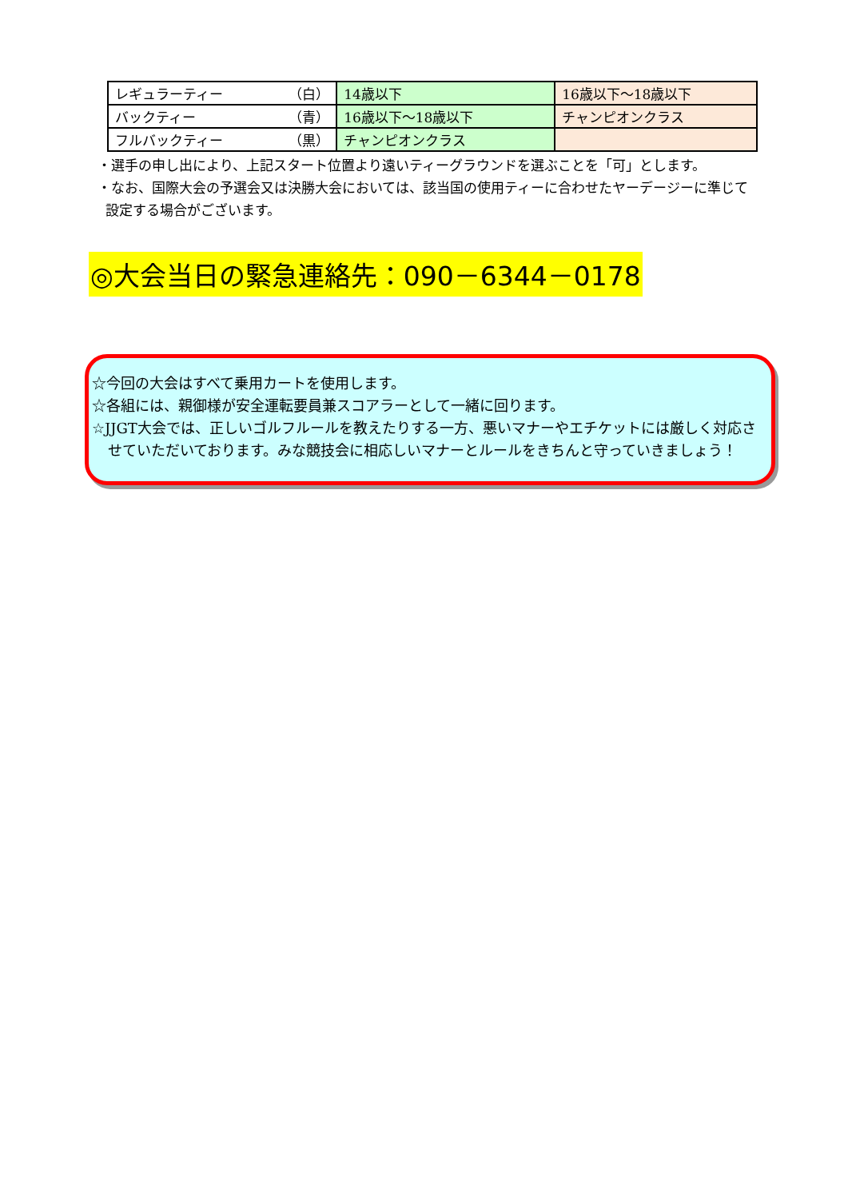| レギュラーティー （白） | 14歳以下 | 16歳以下～18歳以下 |
| バックティー （青） | 16歳以下～18歳以下 | チャンピオンクラス |
| フルバックティー （黒） | チャンピオンクラス | |
・選手の申し出により、上記スタート位置より遠いティーグラウンドを選ぶことを「可」とします。
・なお、国際大会の予選会又は決勝大会においては、該当国の使用ティーに合わせたヤーデージーに準じて設定する場合がございます。
◎大会当日の緊急連絡先：090－6344－0178
☆今回の大会はすべて乗用カートを使用します。
☆各組には、親御様が安全運転要員兼スコアラーとして一緒に回ります。
☆JJGT大会では、正しいゴルフルールを教えたりする一方、悪いマナーやエチケットには厳しく対応させていただいております。みな競技会に相応しいマナーとルールをきちんと守っていきましょう！